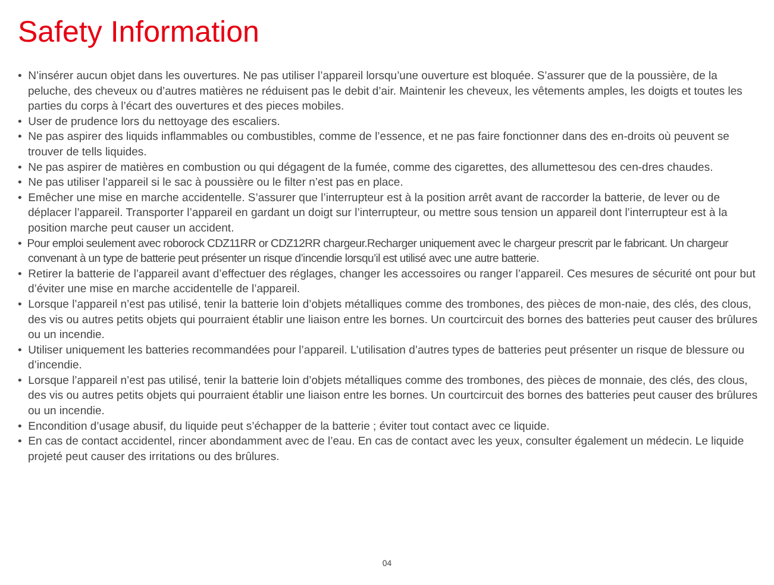Safety Information
• N’insérer aucun objet dans les ouvertures. Ne pas utiliser l’appareil lorsqu’une ouverture est bloquée. S’assurer que de la poussière, de la peluche, des cheveux ou d’autres matières ne réduisent pas le debit d’air. Maintenir les cheveux, les vêtements amples, les doigts et toutes les parties du corps à l’écart des ouvertures et des pieces mobiles.
• User de prudence lors du nettoyage des escaliers.
• Ne pas aspirer des liquids inflammables ou combustibles, comme de l’essence, et ne pas faire fonctionner dans des en-droits où peuvent se trouver de tells liquides.
• Ne pas aspirer de matières en combustion ou qui dégagent de la fumée, comme des cigarettes, des allumettesou des cen-dres chaudes.
• Ne pas utiliser l’appareil si le sac à poussière ou le filter n’est pas en place.
• Emêcher une mise en marche accidentelle. S’assurer que l’interrupteur est à la position arrêt avant de raccorder la batterie, de lever ou de déplacer l’appareil. Transporter l’appareil en gardant un doigt sur l’interrupteur, ou mettre sous tension un appareil dont l’interrupteur est à la position marche peut causer un accident.
• Pour emploi seulement avec roborock CDZ11RR or CDZ12RR chargeur.Recharger uniquement avec le chargeur prescrit par le fabricant. Un chargeur convenant à un type de batterie peut présenter un risque d’incendie lorsqu’il est utilisé avec une autre batterie.
• Retirer la batterie de l’appareil avant d’effectuer des réglages, changer les accessoires ou ranger l’appareil. Ces mesures de sécurité ont pour but d’éviter une mise en marche accidentelle de l’appareil.
• Lorsque l’appareil n’est pas utilisé, tenir la batterie loin d’objets métalliques comme des trombones, des pièces de mon-naie, des clés, des clous, des vis ou autres petits objets qui pourraient établir une liaison entre les bornes. Un courtcircuit des bornes des batteries peut causer des brûlures ou un incendie.
• Utiliser uniquement les batteries recommandées pour l’appareil. L’utilisation d’autres types de batteries peut présenter un risque de blessure ou d’incendie.
• Lorsque l’appareil n’est pas utilisé, tenir la batterie loin d’objets métalliques comme des trombones, des pièces de monnaie, des clés, des clous, des vis ou autres petits objets qui pourraient établir une liaison entre les bornes. Un courtcircuit des bornes des batteries peut causer des brûlures ou un incendie.
• Encondition d’usage abusif, du liquide peut s’échapper de la batterie ; éviter tout contact avec ce liquide.
• En cas de contact accidentel, rincer abondamment avec de l’eau. En cas de contact avec les yeux, consulter également un médecin. Le liquide projeté peut causer des irritations ou des brûlures.
04